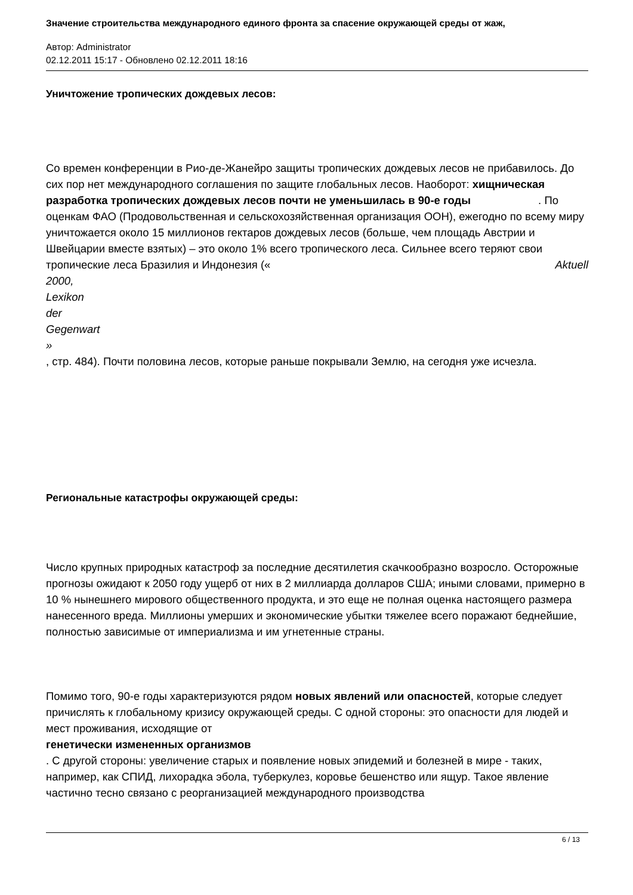Значение строительства международного единого фронта за спасение окружающей среды от жаж,
Автор: Administrator
02.12.2011 15:17 - Обновлено 02.12.2011 18:16
Уничтожение тропических дождевых лесов:
Со времен конференции в Рио-де-Жанейро защиты тропических дождевых лесов не прибавилось. До сих пор нет международного соглашения по защите глобальных лесов. Наоборот: хищническая разработка тропических дождевых лесов почти не уменьшилась в 90-е годы . По оценкам ФАО (Продовольственная и сельскохозяйственная организация ООН), ежегодно по всему миру уничтожается около 15 миллионов гектаров дождевых лесов (больше, чем площадь Австрии и Швейцарии вместе взятых) – это около 1% всего тропического леса. Сильнее всего теряют свои тропические леса Бразилия и Индонезия (« Aktuell
2000,
Lexikon
der
Gegenwart
»
, стр. 484). Почти половина лесов, которые раньше покрывали Землю, на сегодня уже исчезла.
Региональные катастрофы окружающей среды:
Число крупных природных катастроф за последние десятилетия скачкообразно возросло. Осторожные прогнозы ожидают к 2050 году ущерб от них в 2 миллиарда долларов США; иными словами, примерно в 10 % нынешнего мирового общественного продукта, и это еще не полная оценка настоящего размера нанесенного вреда. Миллионы умерших и экономические убытки тяжелее всего поражают беднейшие, полностью зависимые от империализма и им угнетенные страны.
Помимо того, 90-е годы характеризуются рядом новых явлений или опасностей, которые следует причислять к глобальному кризису окружающей среды. С одной стороны: это опасности для людей и мест проживания, исходящие от
генетически измененных организмов
. С другой стороны: увеличение старых и появление новых эпидемий и болезней в мире - таких, например, как СПИД, лихорадка эбола, туберкулез, коровье бешенство или ящур. Такое явление частично тесно связано с реорганизацией международного производства
6 / 13